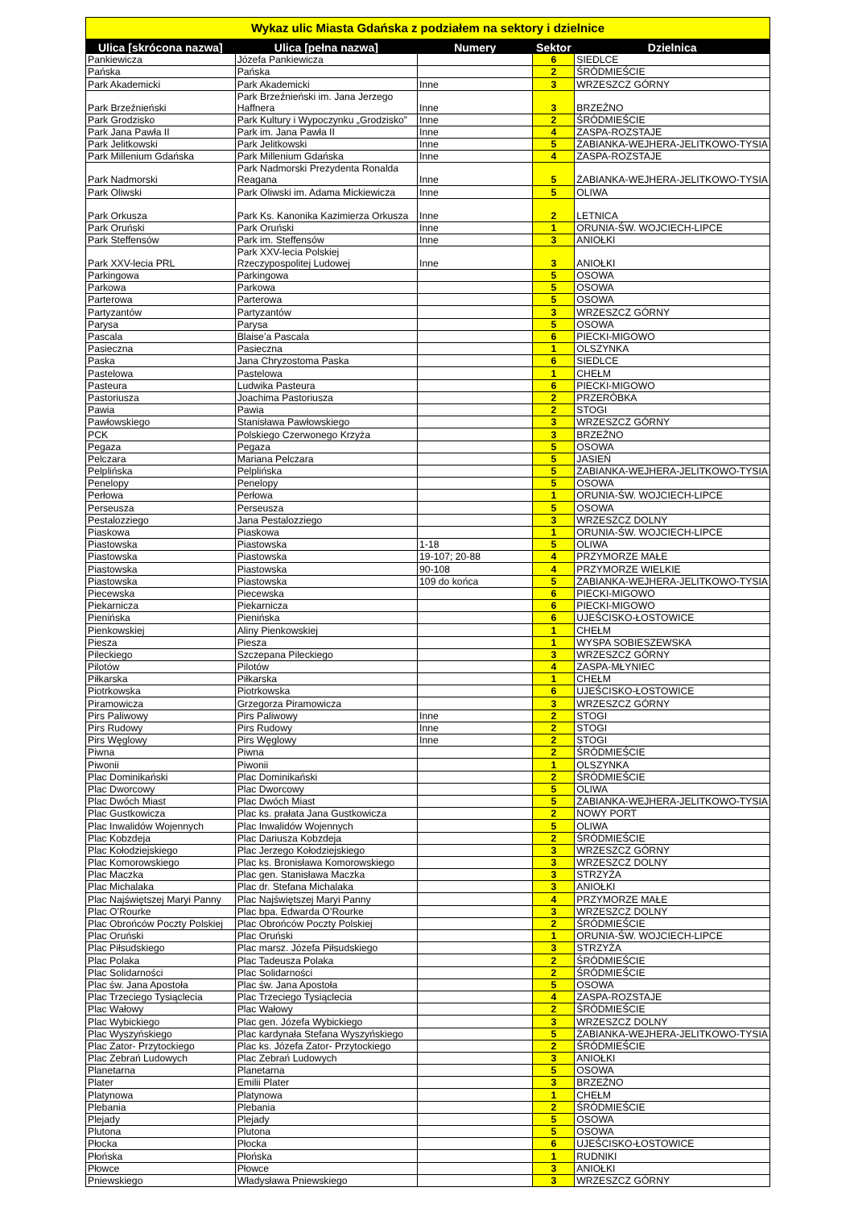| Wykaz ulic Miasta Gdańska z podziałem na sektory i dzielnice | | | | |
| Ulica [skrócona nazwa] | Ulica [pełna nazwa] | Numery | Sektor | Dzielnica |
| Pankiewicza | Józefa Pankiewicza | | 6 | SIEDLCE |
| Pańska | Pańska | | 2 | ŚRÓDMIEŚCIE |
| Park Akademicki | Park Akademicki | Inne | 3 | WRZESZCZ GÓRNY |
| Park Brzeźnieński | Park Brzeźnieński im. Jana Jerzego Haffnera | Inne | 3 | BRZEŹNO |
| Park Grodzisko | Park Kultury i Wypoczynku „Grodzisko” | Inne | 2 | ŚRÓDMIEŚCIE |
| Park Jana Pawła II | Park im. Jana Pawła II | Inne | 4 | ZASPA-ROZSTAJE |
| Park Jelitkowski | Park Jelitkowski | Inne | 5 | ŻABIANKA-WEJHERA-JELITKOWO-TYSIA |
| Park Millenium Gdańska | Park Millenium Gdańska | Inne | 4 | ZASPA-ROZSTAJE |
| Park Nadmorski | Park Nadmorski Prezydenta Ronalda Reagana | Inne | 5 | ŻABIANKA-WEJHERA-JELITKOWO-TYSIA |
| Park Oliwski | Park Oliwski im. Adama Mickiewicza | Inne | 5 | OLIWA |
| Park Orkusza | Park Ks. Kanonika Kazimierza Orkusza | Inne | 2 | LETNICA |
| Park Oruński | Park Oruński | Inne | 1 | ORUNIA-ŚW. WOJCIECH-LIPCE |
| Park Steffensów | Park im. Steffensów | Inne | 3 | ANIOŁKI |
| Park XXV-lecia PRL | Park XXV-lecia Polskiej Rzeczypospolitej Ludowej | Inne | 3 | ANIOŁKI |
| Parkingowa | Parkingowa | | 5 | OSOWA |
| Parkowa | Parkowa | | 5 | OSOWA |
| Parterowa | Parterowa | | 5 | OSOWA |
| Partyzantów | Partyzantów | | 3 | WRZESZCZ GÓRNY |
| Parysa | Parysa | | 5 | OSOWA |
| Pascala | Blaise’a Pascala | | 6 | PIECKI-MIGOWO |
| Pasieczna | Pasieczna | | 1 | OLSZYNKA |
| Paska | Jana Chryzostoma Paska | | 6 | SIEDLCE |
| Pastelowa | Pastelowa | | 1 | CHEŁM |
| Pasteura | Ludwika Pasteura | | 6 | PIECKI-MIGOWO |
| Pastoriusza | Joachima Pastoriusza | | 2 | PRZERÓBKA |
| Pawia | Pawia | | 2 | STOGI |
| Pawłowskiego | Stanisława Pawłowskiego | | 3 | WRZESZCZ GÓRNY |
| PCK | Polskiego Czerwonego Krzyża | | 3 | BRZEŹNO |
| Pegaza | Pegaza | | 5 | OSOWA |
| Pelczara | Mariana Pelczara | | 5 | JASIEŃ |
| Pelplińska | Pelplińska | | 5 | ŻABIANKA-WEJHERA-JELITKOWO-TYSIA |
| Penelopy | Penelopy | | 5 | OSOWA |
| Perłowa | Perłowa | | 1 | ORUNIA-ŚW. WOJCIECH-LIPCE |
| Perseusza | Perseusza | | 5 | OSOWA |
| Pestalozziego | Jana Pestalozziego | | 3 | WRZESZCZ DOLNY |
| Piaskowa | Piaskowa | | 1 | ORUNIA-ŚW. WOJCIECH-LIPCE |
| Piastowska | Piastowska | 1-18 | 5 | OLIWA |
| Piastowska | Piastowska | 19-107; 20-88 | 4 | PRZYMORZE MAŁE |
| Piastowska | Piastowska | 90-108 | 4 | PRZYMORZE WIELKIE |
| Piastowska | Piastowska | 109 do końca | 5 | ŻABIANKA-WEJHERA-JELITKOWO-TYSIA |
| Piecewska | Piecewska | | 6 | PIECKI-MIGOWO |
| Piekarnicza | Piekarnicza | | 6 | PIECKI-MIGOWO |
| Pienińska | Pienińska | | 6 | UJEŚCISKO-ŁOSTOWICE |
| Pienkowskiej | Aliny Pienkowskiej | | 1 | CHEŁM |
| Piesza | Piesza | | 1 | WYSPA SOBIESZEWSKA |
| Pileckiego | Szczepana Pileckiego | | 3 | WRZESZCZ GÓRNY |
| Pilotów | Pilotów | | 4 | ZASPA-MŁYNIEC |
| Piłkarska | Piłkarska | | 1 | CHEŁM |
| Piotrkowska | Piotrkowska | | 6 | UJEŚCISKO-ŁOSTOWICE |
| Piramowicza | Grzegorza Piramowicza | | 3 | WRZESZCZ GÓRNY |
| Pirs Paliwowy | Pirs Paliwowy | Inne | 2 | STOGI |
| Pirs Rudowy | Pirs Rudowy | Inne | 2 | STOGI |
| Pirs Węglowy | Pirs Węglowy | Inne | 2 | STOGI |
| Piwna | Piwna | | 2 | ŚRÓDMIEŚCIE |
| Piwonii | Piwonii | | 1 | OLSZYNKA |
| Plac Dominikański | Plac Dominikański | | 2 | ŚRÓDMIEŚCIE |
| Plac Dworcowy | Plac Dworcowy | | 5 | OLIWA |
| Plac Dwóch Miast | Plac Dwóch Miast | | 5 | ŻABIANKA-WEJHERA-JELITKOWO-TYSIA |
| Plac Gustkowicza | Plac ks. prałata Jana Gustkowicza | | 2 | NOWY PORT |
| Plac Inwalidów Wojennych | Plac Inwalidów Wojennych | | 5 | OLIWA |
| Plac Kobzdeja | Plac Dariusza Kobzdeja | | 2 | ŚRÓDMIEŚCIE |
| Plac Kołodziejskiego | Plac Jerzego Kołodziejskiego | | 3 | WRZESZCZ GÓRNY |
| Plac Komorowskiego | Plac ks. Bronisława Komorowskiego | | 3 | WRZESZCZ DOLNY |
| Plac Maczka | Plac gen. Stanisława Maczka | | 3 | STRZYŻA |
| Plac Michalaka | Plac dr. Stefana Michalaka | | 3 | ANIOŁKI |
| Plac Najświętszej Maryi Panny | Plac Najświętszej Maryi Panny | | 4 | PRZYMORZE MAŁE |
| Plac O’Rourke | Plac bpa. Edwarda O’Rourke | | 3 | WRZESZCZ DOLNY |
| Plac Obrońców Poczty Polskiej | Plac Obrońców Poczty Polskiej | | 2 | ŚRÓDMIEŚCIE |
| Plac Oruński | Plac Oruński | | 1 | ORUNIA-ŚW. WOJCIECH-LIPCE |
| Plac Piłsudskiego | Plac marsz. Józefa Piłsudskiego | | 3 | STRZYŻA |
| Plac Polaka | Plac Tadeusza Polaka | | 2 | ŚRÓDMIEŚCIE |
| Plac Solidarności | Plac Solidarności | | 2 | ŚRÓDMIEŚCIE |
| Plac św. Jana Apostoła | Plac św. Jana Apostoła | | 5 | OSOWA |
| Plac Trzeciego Tysiąclecia | Plac Trzeciego Tysiąclecia | | 4 | ZASPA-ROZSTAJE |
| Plac Wałowy | Plac Wałowy | | 2 | ŚRÓDMIEŚCIE |
| Plac Wybickiego | Plac gen. Józefa Wybickiego | | 3 | WRZESZCZ DOLNY |
| Plac Wyszyńskiego | Plac kardynała Stefana Wyszyńskiego | | 5 | ŻABIANKA-WEJHERA-JELITKOWO-TYSIA |
| Plac Zator- Przytockiego | Plac ks. Józefa Zator- Przytockiego | | 2 | ŚRÓDMIEŚCIE |
| Plac Zebrań Ludowych | Plac Zebrań Ludowych | | 3 | ANIOŁKI |
| Planetarna | Planetarna | | 5 | OSOWA |
| Plater | Emilii Plater | | 3 | BRZEŹNO |
| Platynowa | Platynowa | | 1 | CHEŁM |
| Plebania | Plebania | | 2 | ŚRÓDMIEŚCIE |
| Plejady | Plejady | | 5 | OSOWA |
| Plutona | Plutona | | 5 | OSOWA |
| Płocka | Płocka | | 6 | UJEŚCISKO-ŁOSTOWICE |
| Płońska | Płońska | | 1 | RUDNIKI |
| Płowce | Płowce | | 3 | ANIOŁKI |
| Pniewskiego | Władysława Pniewskiego | | 3 | WRZESZCZ GÓRNY |